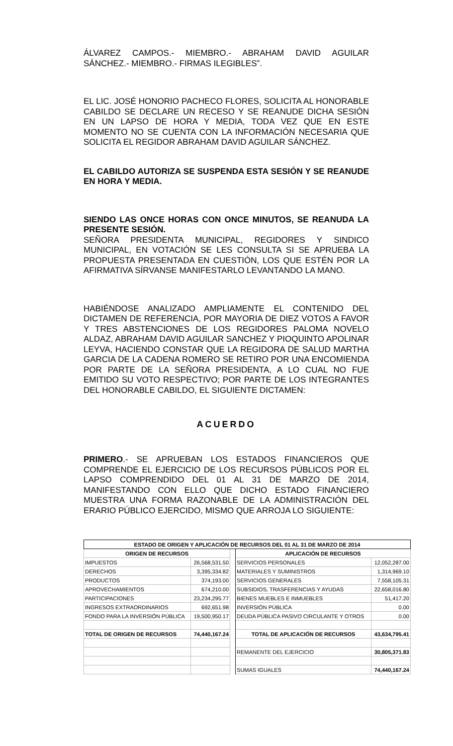ÁLVAREZ CAMPOS.- MIEMBRO.- ABRAHAM DAVID AGUILAR SÁNCHEZ.- MIEMBRO.- FIRMAS ILEGIBLES”.
EL LIC. JOSÉ HONORIO PACHECO FLORES, SOLICITA AL HONORABLE CABILDO SE DECLARE UN RECESO Y SE REANUDE DICHA SESIÓN EN UN LAPSO DE HORA Y MEDIA, TODA VEZ QUE EN ESTE MOMENTO NO SE CUENTA CON LA INFORMACIÓN NECESARIA QUE SOLICITA EL REGIDOR ABRAHAM DAVID AGUILAR SÁNCHEZ.
EL CABILDO AUTORIZA SE SUSPENDA ESTA SESIÓN Y SE REANUDE EN HORA Y MEDIA.
SIENDO LAS ONCE HORAS CON ONCE MINUTOS, SE REANUDA LA PRESENTE SESIÓN.
SEÑORA PRESIDENTA MUNICIPAL, REGIDORES Y SINDICO MUNICIPAL, EN VOTACIÓN SE LES CONSULTA SI SE APRUEBA LA PROPUESTA PRESENTADA EN CUESTIÓN, LOS QUE ESTÉN POR LA AFIRMATIVA SÍRVANSE MANIFESTARLO LEVANTANDO LA MANO.
HABIÉNDOSE ANALIZADO AMPLIAMENTE EL CONTENIDO DEL DICTAMEN DE REFERENCIA, POR MAYORIA DE DIEZ VOTOS A FAVOR Y TRES ABSTENCIONES DE LOS REGIDORES PALOMA NOVELO ALDAZ, ABRAHAM DAVID AGUILAR SANCHEZ Y PIOQUINTO APOLINAR LEYVA, HACIENDO CONSTAR QUE LA REGIDORA DE SALUD MARTHA GARCIA DE LA CADENA ROMERO SE RETIRO POR UNA ENCOMIENDA POR PARTE DE LA SEÑORA PRESIDENTA, A LO CUAL NO FUE EMITIDO SU VOTO RESPECTIVO; POR PARTE DE LOS INTEGRANTES DEL HONORABLE CABILDO, EL SIGUIENTE DICTAMEN:
ACUERDO
PRIMERO.- SE APRUEBAN LOS ESTADOS FINANCIEROS QUE COMPRENDE EL EJERCICIO DE LOS RECURSOS PÚBLICOS POR EL LAPSO COMPRENDIDO DEL 01 AL 31 DE MARZO DE 2014, MANIFESTANDO CON ELLO QUE DICHO ESTADO FINANCIERO MUESTRA UNA FORMA RAZONABLE DE LA ADMINISTRACIÓN DEL ERARIO PÚBLICO EJERCIDO, MISMO QUE ARROJA LO SIGUIENTE:
| ESTADO DE ORIGEN Y APLICACIÓN DE RECURSOS DEL 01 AL 31 DE MARZO DE 2014 | | | | |
| --- | --- | --- | --- | --- |
| ORIGEN DE RECURSOS | | | APLICACIÓN DE RECURSOS | |
| IMPUESTOS | 26,568,531.50 | | SERVICIOS PERSONALES | 12,052,287.00 |
| DERECHOS | 3,395,334.82 | | MATERIALES Y SUMINISTROS | 1,314,969.10 |
| PRODUCTOS | 374,193.00 | | SERVICIOS GENERALES | 7,558,105.31 |
| APROVECHAMIENTOS | 674,210.00 | | SUBSIDIOS, TRASFERENCIAS Y AYUDAS | 22,658,016.80 |
| PARTICIPACIONES | 23,234,295.77 | | BIENES MUEBLES E INMUEBLES | 51,417.20 |
| INGRESOS EXTRAORDINARIOS | 692,651.98 | | INVERSIÓN PÚBLICA | 0.00 |
| FONDO PARA LA INVERSIÓN PÚBLICA | 19,500,950.17 | | DEUDA PÚBLICA PASIVO CIRCULANTE Y OTROS | 0.00 |
| TOTAL DE ORIGEN DE RECURSOS | 74,440,167.24 | | TOTAL DE APLICACIÓN DE RECURSOS | 43,634,795.41 |
| | | | REMANENTE DEL EJERCICIO | 30,805,371.83 |
| | | | SUMAS IGUALES | 74,440,167.24 |